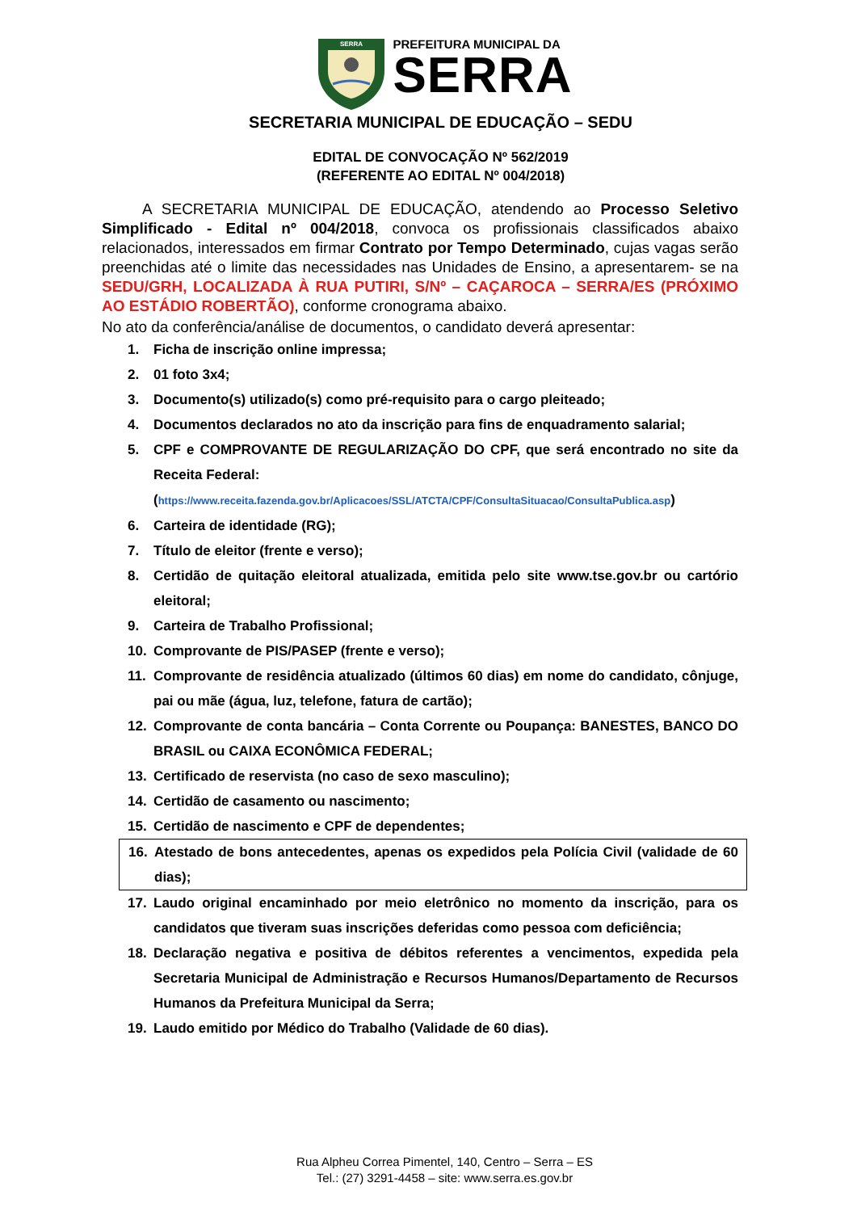SERRA
PREFEITURA MUNICIPAL DA
SERRA
SECRETARIA MUNICIPAL DE EDUCAÇÃO – SEDU
EDITAL DE CONVOCAÇÃO Nº 562/2019
(REFERENTE AO EDITAL Nº 004/2018)
A SECRETARIA MUNICIPAL DE EDUCAÇÃO, atendendo ao Processo Seletivo Simplificado - Edital nº 004/2018, convoca os profissionais classificados abaixo relacionados, interessados em firmar Contrato por Tempo Determinado, cujas vagas serão preenchidas até o limite das necessidades nas Unidades de Ensino, a apresentarem- se na SEDU/GRH, LOCALIZADA À RUA PUTIRI, S/Nº – CAÇAROCA – SERRA/ES (PRÓXIMO AO ESTÁDIO ROBERTÃO), conforme cronograma abaixo.
No ato da conferência/análise de documentos, o candidato deverá apresentar:
1. Ficha de inscrição online impressa;
2. 01 foto 3x4;
3. Documento(s) utilizado(s) como pré-requisito para o cargo pleiteado;
4. Documentos declarados no ato da inscrição para fins de enquadramento salarial;
5. CPF e COMPROVANTE DE REGULARIZAÇÃO DO CPF, que será encontrado no site da Receita Federal:
(https://www.receita.fazenda.gov.br/Aplicacoes/SSL/ATCTA/CPF/ConsultaSituacao/ConsultaPublica.asp)
6. Carteira de identidade (RG);
7. Título de eleitor (frente e verso);
8. Certidão de quitação eleitoral atualizada, emitida pelo site www.tse.gov.br ou cartório eleitoral;
9. Carteira de Trabalho Profissional;
10. Comprovante de PIS/PASEP (frente e verso);
11. Comprovante de residência atualizado (últimos 60 dias) em nome do candidato, cônjuge, pai ou mãe (água, luz, telefone, fatura de cartão);
12. Comprovante de conta bancária – Conta Corrente ou Poupança: BANESTES, BANCO DO BRASIL ou CAIXA ECONÔMICA FEDERAL;
13. Certificado de reservista (no caso de sexo masculino);
14. Certidão de casamento ou nascimento;
15. Certidão de nascimento e CPF de dependentes;
16. Atestado de bons antecedentes, apenas os expedidos pela Polícia Civil (validade de 60 dias);
17. Laudo original encaminhado por meio eletrônico no momento da inscrição, para os candidatos que tiveram suas inscrições deferidas como pessoa com deficiência;
18. Declaração negativa e positiva de débitos referentes a vencimentos, expedida pela Secretaria Municipal de Administração e Recursos Humanos/Departamento de Recursos Humanos da Prefeitura Municipal da Serra;
19. Laudo emitido por Médico do Trabalho (Validade de 60 dias).
Rua Alpheu Correa Pimentel, 140, Centro – Serra – ES
Tel.: (27) 3291-4458 – site: www.serra.es.gov.br